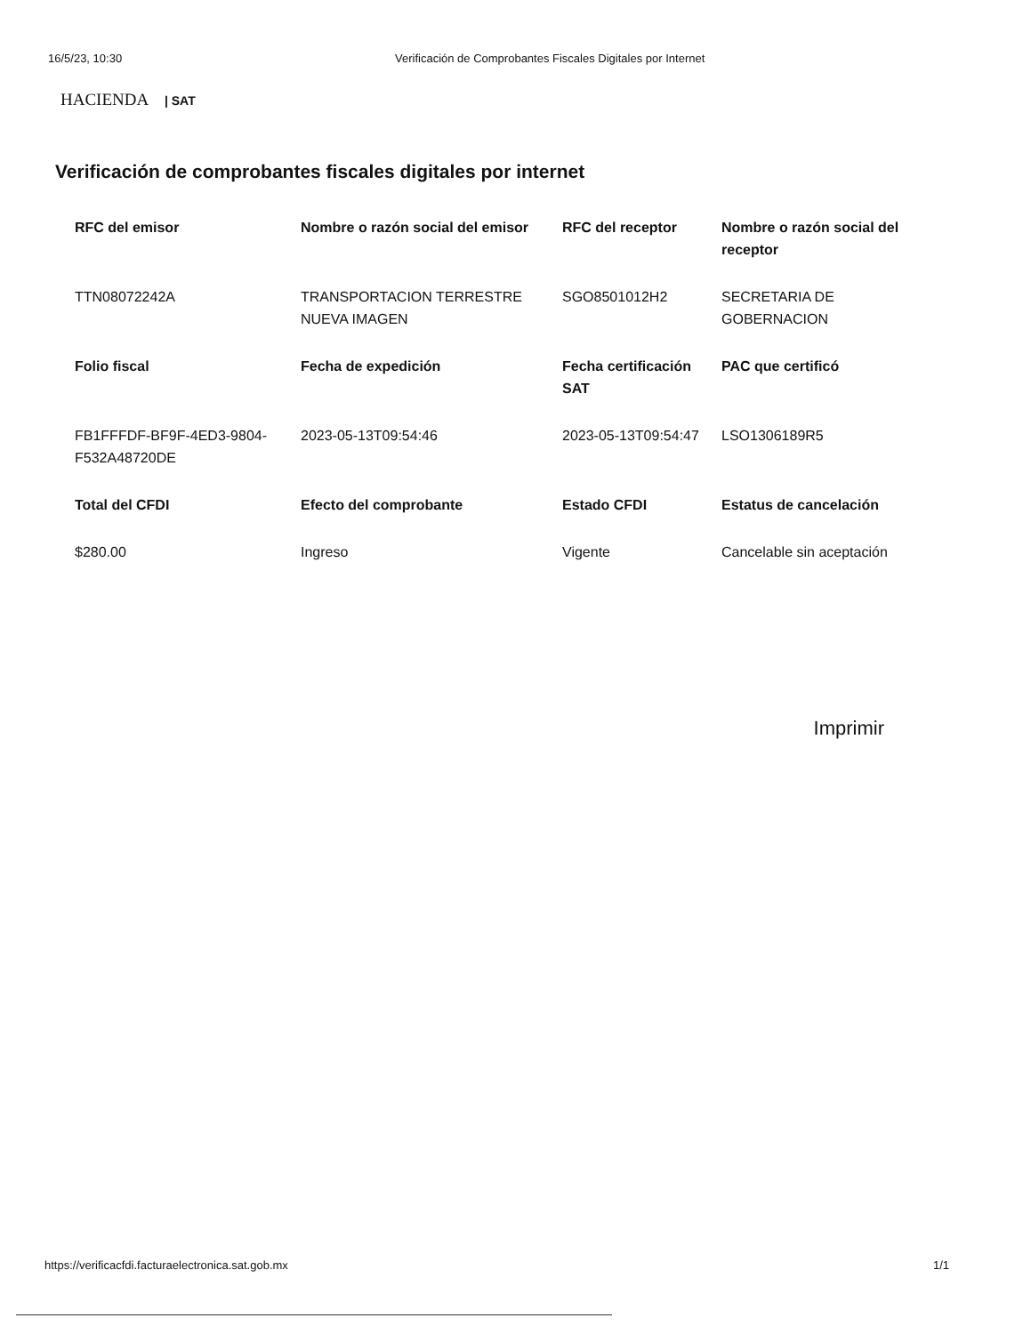16/5/23, 10:30 Verificación de Comprobantes Fiscales Digitales por Internet
HACIENDA | SAT
Verificación de comprobantes fiscales digitales por internet
| RFC del emisor | Nombre o razón social del emisor | RFC del receptor | Nombre o razón social del receptor |
| --- | --- | --- | --- |
| TTN08072242A | TRANSPORTACION TERRESTRE NUEVA IMAGEN | SGO8501012H2 | SECRETARIA DE GOBERNACION |
| Folio fiscal | Fecha de expedición | Fecha certificación SAT | PAC que certificó |
| FB1FFFDF-BF9F-4ED3-9804-F532A48720DE | 2023-05-13T09:54:46 | 2023-05-13T09:54:47 | LSO1306189R5 |
| Total del CFDI | Efecto del comprobante | Estado CFDI | Estatus de cancelación |
| $280.00 | Ingreso | Vigente | Cancelable sin aceptación |
Imprimir
https://verificacfdi.facturaelectronica.sat.gob.mx 1/1